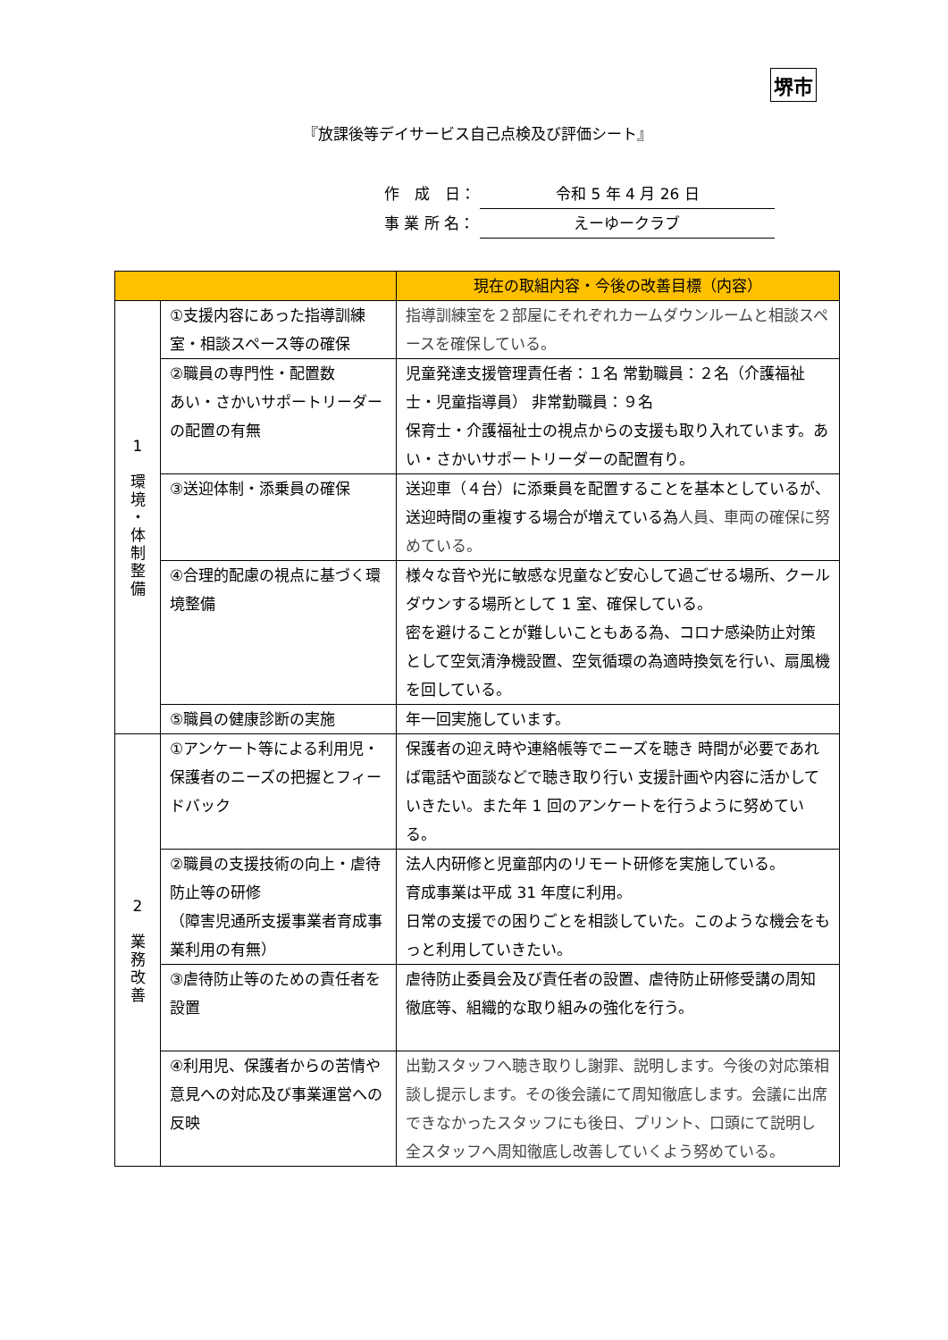堺市
『放課後等デイサービス自己点検及び評価シート』
作　成　日： 令和 5 年 4 月 26 日
事 業 所 名： えーゆークラブ
| | | 現在の取組内容・今後の改善目標（内容） |
| --- | --- | --- |
| 1 環 境 ・ 体 制 整 備 | ①支援内容にあった指導訓練室・相談スペース等の確保 | 指導訓練室を２部屋にそれぞれカームダウンルームと相談スペースを確保している。 |
| | ②職員の専門性・配置数 あい・さかいサポートリーダーの配置の有無 | 児童発達支援管理責任者：１名 常勤職員：２名（介護福祉士・児童指導員） 非常勤職員：９名 保育士・介護福祉士の視点からの支援も取り入れています。あい・さかいサポートリーダーの配置有り。 |
| | ③送迎体制・添乗員の確保 | 送迎車（４台）に添乗員を配置することを基本としているが、送迎時間の重複する場合が増えている為 人員、車両の確保に努めている。 |
| | ④合理的配慮の視点に基づく環境整備 | 様々な音や光に敏感な児童など安心して過ごせる場所、クールダウンする場所として 1 室、確保している。 密を避けることが難しいこともある為、コロナ感染防止対策として空気清浄機設置、空気循環の為適時換気を行い、扇風機を回している。 |
| | ⑤職員の健康診断の実施 | 年一回実施しています。 |
| 2 業 務 改 善 | ①アンケート等による利用児・保護者のニーズの把握とフィードバック | 保護者の迎え時や連絡帳等でニーズを聴き 時間が必要であれば電話や面談などで聴き取り行い 支援計画や内容に活かしていきたい。また年 1 回のアンケートを行うように努めている。 |
| | ②職員の支援技術の向上・虐待防止等の研修 （障害児通所支援事業者育成事業利用の有無） | 法人内研修と児童部内のリモート研修を実施している。 育成事業は平成 31 年度に利用。 日常の支援での困りごとを相談していた。このような機会をもっと利用していきたい。 |
| | ③虐待防止等のための責任者を設置 | 虐待防止委員会及び責任者の設置、虐待防止研修受講の周知徹底等、組織的な取り組みの強化を行う。 |
| | ④利用児、保護者からの苦情や意見への対応及び事業運営への反映 | 出勤スタッフへ聴き取りし謝罪、説明します。今後の対応策相談し提示します。その後会議にて周知徹底します。会議に出席できなかったスタッフにも後日、プリント、口頭にて説明し全スタッフへ周知徹底し改善していくよう努めている。 |